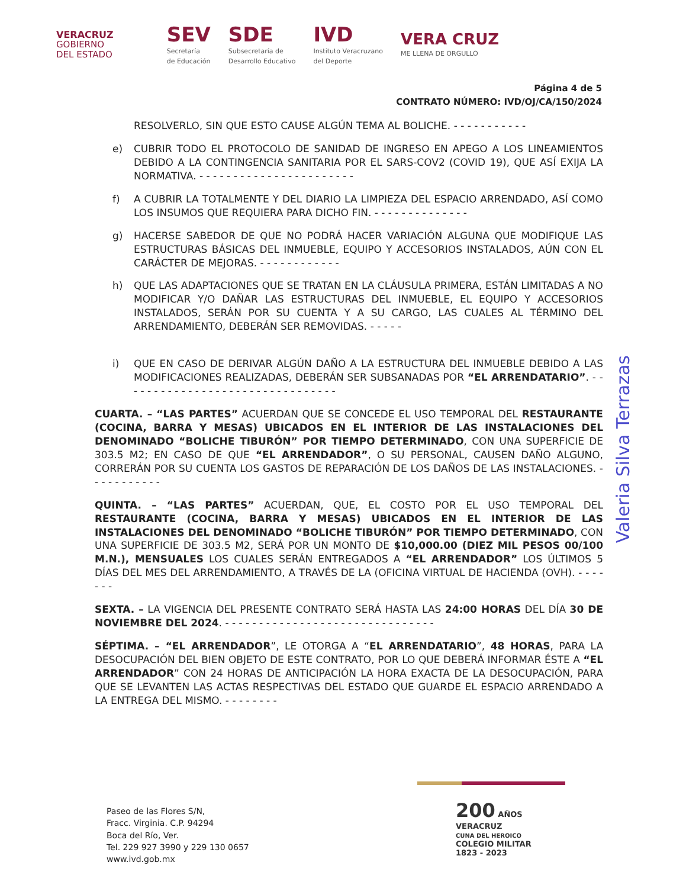VERACRUZ
GOBIERNO
DEL ESTADO
SEV
Secretaría
de Educación
SDE
Subsecretaría de
Desarrollo Educativo
IVD
Instituto Veracruzano
del Deporte
VERA CRUZ
ME LLENA DE ORGULLO
Página 4 de 5
CONTRATO NÚMERO: IVD/OJ/CA/150/2024
RESOLVERLO, SIN QUE ESTO CAUSE ALGÚN TEMA AL BOLICHE. - - - - - - - - - - -
e) CUBRIR TODO EL PROTOCOLO DE SANIDAD DE INGRESO EN APEGO A LOS LINEAMIENTOS DEBIDO A LA CONTINGENCIA SANITARIA POR EL SARS-COV2 (COVID 19), QUE ASÍ EXIJA LA NORMATIVA. - - - - - - - - - - - - - - - - - - - - - - -
f) A CUBRIR LA TOTALMENTE Y DEL DIARIO LA LIMPIEZA DEL ESPACIO ARRENDADO, ASÍ COMO LOS INSUMOS QUE REQUIERA PARA DICHO FIN. - - - - - - - - - - - - - -
g) HACERSE SABEDOR DE QUE NO PODRÁ HACER VARIACIÓN ALGUNA QUE MODIFIQUE LAS ESTRUCTURAS BÁSICAS DEL INMUEBLE, EQUIPO Y ACCESORIOS INSTALADOS, AÚN CON EL CARÁCTER DE MEJORAS. - - - - - - - - - - - -
h) QUE LAS ADAPTACIONES QUE SE TRATAN EN LA CLÁUSULA PRIMERA, ESTÁN LIMITADAS A NO MODIFICAR Y/O DAÑAR LAS ESTRUCTURAS DEL INMUEBLE, EL EQUIPO Y ACCESORIOS INSTALADOS, SERÁN POR SU CUENTA Y A SU CARGO, LAS CUALES AL TÉRMINO DEL ARRENDAMIENTO, DEBERÁN SER REMOVIDAS. - - - - -
i) QUE EN CASO DE DERIVAR ALGÚN DAÑO A LA ESTRUCTURA DEL INMUEBLE DEBIDO A LAS MODIFICACIONES REALIZADAS, DEBERÁN SER SUBSANADAS POR “EL ARRENDATARIO”. - - - - - - - - - - - - - - - - - - - - - - - - - - - - - - - -
CUARTA. – “LAS PARTES” ACUERDAN QUE SE CONCEDE EL USO TEMPORAL DEL RESTAURANTE (COCINA, BARRA Y MESAS) UBICADOS EN EL INTERIOR DE LAS INSTALACIONES DEL DENOMINADO “BOLICHE TIBURÓN” POR TIEMPO DETERMINADO, CON UNA SUPERFICIE DE 303.5 M2; EN CASO DE QUE “EL ARRENDADOR”, O SU PERSONAL, CAUSEN DAÑO ALGUNO, CORRERÁN POR SU CUENTA LOS GASTOS DE REPARACIÓN DE LOS DAÑOS DE LAS INSTALACIONES. - - - - - - - - - - -
QUINTA. – “LAS PARTES” ACUERDAN, QUE, EL COSTO POR EL USO TEMPORAL DEL RESTAURANTE (COCINA, BARRA Y MESAS) UBICADOS EN EL INTERIOR DE LAS INSTALACIONES DEL DENOMINADO “BOLICHE TIBURÓN” POR TIEMPO DETERMINADO, CON UNA SUPERFICIE DE 303.5 M2, SERÁ POR UN MONTO DE $10,000.00 (DIEZ MIL PESOS 00/100 M.N.), MENSUALES LOS CUALES SERÁN ENTREGADOS A “EL ARRENDADOR” LOS ÚLTIMOS 5 DÍAS DEL MES DEL ARRENDAMIENTO, A TRAVÉS DE LA (OFICINA VIRTUAL DE HACIENDA (OVH). - - - - - - -
SEXTA. – LA VIGENCIA DEL PRESENTE CONTRATO SERÁ HASTA LAS 24:00 HORAS DEL DÍA 30 DE NOVIEMBRE DEL 2024. - - - - - - - - - - - - - - - - - - - - - - - - - - - - - - -
SÉPTIMA. – “EL ARRENDADOR”, LE OTORGA A “EL ARRENDATARIO”, 48 HORAS, PARA LA DESOCUPACIÓN DEL BIEN OBJETO DE ESTE CONTRATO, POR LO QUE DEBERÁ INFORMAR ÉSTE A “EL ARRENDADOR” CON 24 HORAS DE ANTICIPACIÓN LA HORA EXACTA DE LA DESOCUPACIÓN, PARA QUE SE LEVANTEN LAS ACTAS RESPECTIVAS DEL ESTADO QUE GUARDE EL ESPACIO ARRENDADO A LA ENTREGA DEL MISMO. - - - - - - - -
Valeria Silva Terrazas
Paseo de las Flores S/N,
Fracc. Virginia. C.P. 94294
Boca del Río, Ver.
Tel. 229 927 3990 y 229 130 0657
www.ivd.gob.mx
200 AÑOS
VERACRUZ
CUNA DEL HEROICO
COLEGIO MILITAR
1823 - 2023